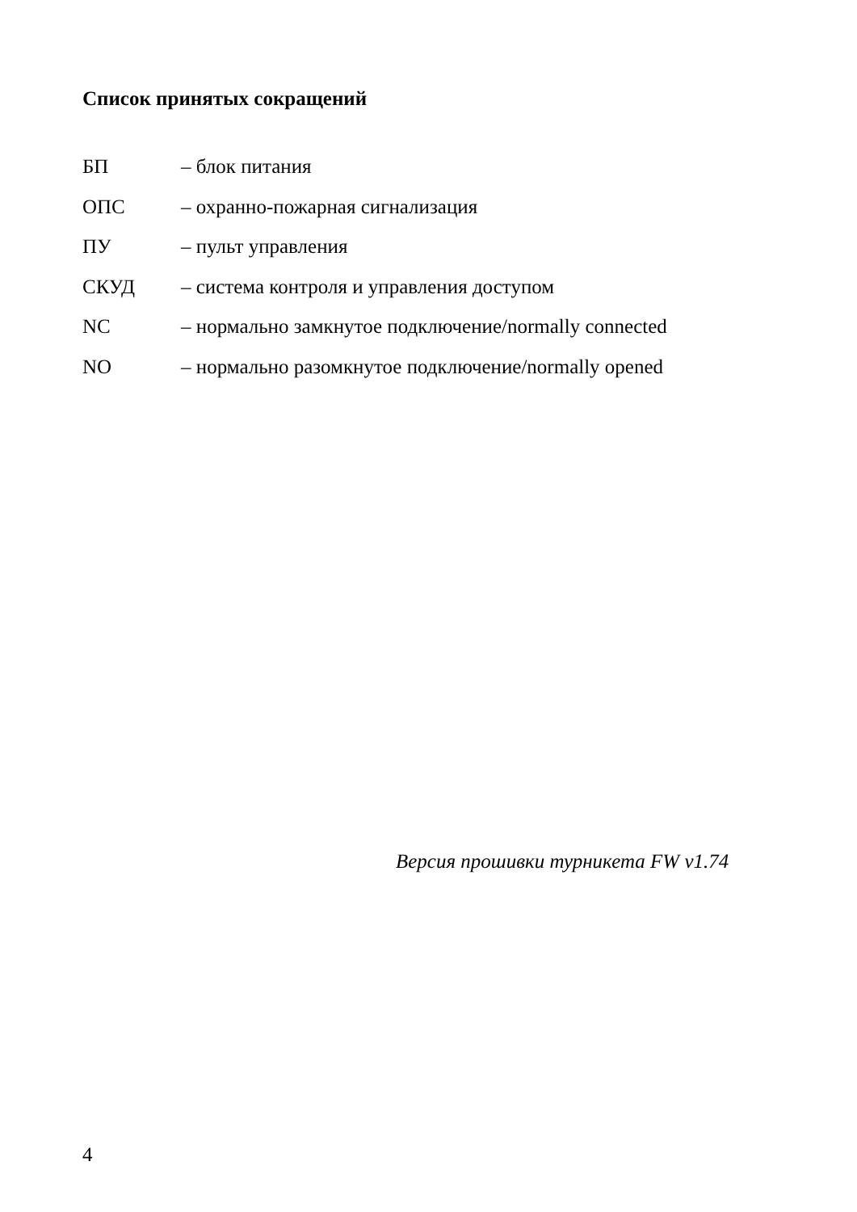Список принятых сокращений
БП – блок питания
ОПС – охранно-пожарная сигнализация
ПУ – пульт управления
СКУД – система контроля и управления доступом
NC – нормально замкнутое подключение/normally connected
NO – нормально разомкнутое подключение/normally opened
Версия прошивки турникета FW v1.74
4